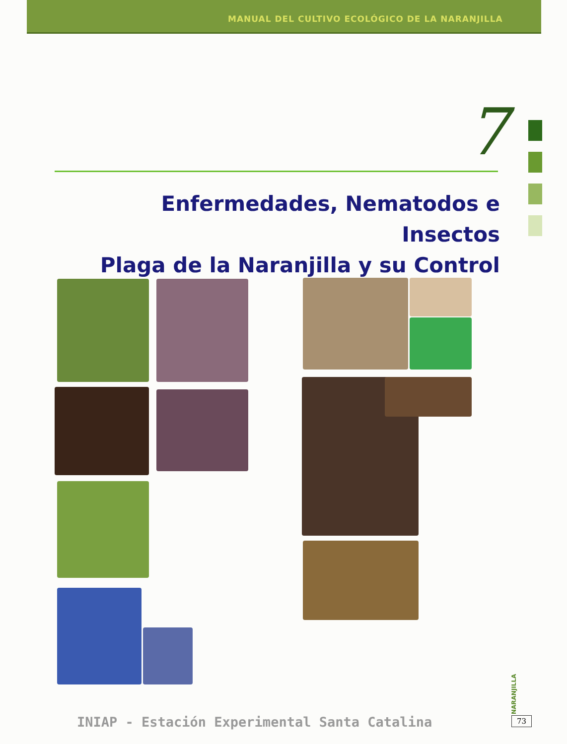MANUAL DEL CULTIVO ECOLÓGICO DE LA NARANJILLA
7
Enfermedades, Nematodos e Insectos
Plaga de la Naranjilla y su Control
INIAP - Estación Experimental Santa Catalina
NARANJILLA
73